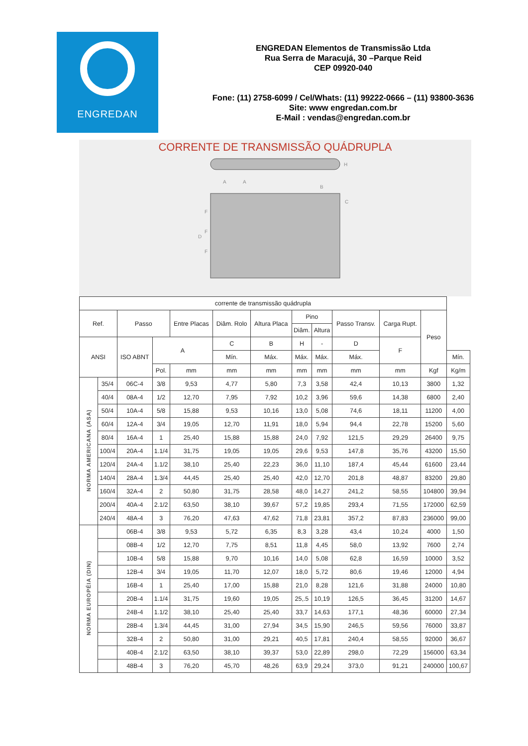ENGREDAN
ENGREDAN Elementos de Transmissão Ltda
Rua Serra de Maracujá, 30 –Parque Reid
CEP 09920-040
Fone: (11) 2758-6099 / Cel/Whats: (11) 99222-0666 – (11) 93800-3636
Site: www engredan.com.br
E-Mail : vendas@engredan.com.br
CORRENTE DE TRANSMISSÃO QUÁDRUPLA
A
A
B
C
D
F
F
F
H
| corrente de transmissão quádrupla | | | | | | | | | | | | |
| --- | --- | --- | --- | --- | --- | --- | --- | --- | --- | --- | --- | --- |
| Ref. | | Passo | | Entre Placas | Diâm. Rolo | Altura Placa | Pino | | Passo Transv. | Carga Rupt. | Peso | |
| | | | | | | | Diâm. | Altura | | | | |
| ANSI | | ISO ABNT | A | | C | B | H | - | D | F | | |
| | | | | | Mín. | Máx. | Máx. | Máx. | Máx. | | | Mín. |
| | | | Pol. | mm | mm | mm | mm | mm | mm | mm | Kgf | Kg/m |
| NORMA AMERICANA (ASA) | 35/4 | 06C-4 | 3/8 | 9,53 | 4,77 | 5,80 | 7,3 | 3,58 | 42,4 | 10,13 | 3800 | 1,32 |
| | 40/4 | 08A-4 | 1/2 | 12,70 | 7,95 | 7,92 | 10,2 | 3,96 | 59,6 | 14,38 | 6800 | 2,40 |
| | 50/4 | 10A-4 | 5/8 | 15,88 | 9,53 | 10,16 | 13,0 | 5,08 | 74,6 | 18,11 | 11200 | 4,00 |
| | 60/4 | 12A-4 | 3/4 | 19,05 | 12,70 | 11,91 | 18,0 | 5,94 | 94,4 | 22,78 | 15200 | 5,60 |
| | 80/4 | 16A-4 | 1 | 25,40 | 15,88 | 15,88 | 24,0 | 7,92 | 121,5 | 29,29 | 26400 | 9,75 |
| | 100/4 | 20A-4 | 1.1/4 | 31,75 | 19,05 | 19,05 | 29,6 | 9,53 | 147,8 | 35,76 | 43200 | 15,50 |
| | 120/4 | 24A-4 | 1.1/2 | 38,10 | 25,40 | 22,23 | 36,0 | 11,10 | 187,4 | 45,44 | 61600 | 23,44 |
| | 140/4 | 28A-4 | 1.3/4 | 44,45 | 25,40 | 25,40 | 42,0 | 12,70 | 201,8 | 48,87 | 83200 | 29,80 |
| | 160/4 | 32A-4 | 2 | 50,80 | 31,75 | 28,58 | 48,0 | 14,27 | 241,2 | 58,55 | 104800 | 39,94 |
| | 200/4 | 40A-4 | 2.1/2 | 63,50 | 38,10 | 39,67 | 57,2 | 19,85 | 293,4 | 71,55 | 172000 | 62,59 |
| | 240/4 | 48A-4 | 3 | 76,20 | 47,63 | 47,62 | 71,8 | 23,81 | 357,2 | 87,83 | 236000 | 99,00 |
| NORMA EUROPÉIA (DIN) | | 06B-4 | 3/8 | 9,53 | 5,72 | 6,35 | 8,3 | 3,28 | 43,4 | 10,24 | 4000 | 1,50 |
| | | 08B-4 | 1/2 | 12,70 | 7,75 | 8,51 | 11,8 | 4,45 | 58,0 | 13,92 | 7600 | 2,74 |
| | | 10B-4 | 5/8 | 15,88 | 9,70 | 10,16 | 14,0 | 5,08 | 62,8 | 16,59 | 10000 | 3,52 |
| | | 12B-4 | 3/4 | 19,05 | 11,70 | 12,07 | 18,0 | 5,72 | 80,6 | 19,46 | 12000 | 4,94 |
| | | 16B-4 | 1 | 25,40 | 17,00 | 15,88 | 21,0 | 8,28 | 121,6 | 31,88 | 24000 | 10,80 |
| | | 20B-4 | 1.1/4 | 31,75 | 19,60 | 19,05 | 25,.5 | 10,19 | 126,5 | 36,45 | 31200 | 14,67 |
| | | 24B-4 | 1.1/2 | 38,10 | 25,40 | 25,40 | 33,7 | 14,63 | 177,1 | 48,36 | 60000 | 27,34 |
| | | 28B-4 | 1.3/4 | 44,45 | 31,00 | 27,94 | 34,5 | 15,90 | 246,5 | 59,56 | 76000 | 33,87 |
| | | 32B-4 | 2 | 50,80 | 31,00 | 29,21 | 40,5 | 17,81 | 240,4 | 58,55 | 92000 | 36,67 |
| | | 40B-4 | 2.1/2 | 63,50 | 38,10 | 39,37 | 53,0 | 22,89 | 298,0 | 72,29 | 156000 | 63,34 |
| | | 48B-4 | 3 | 76,20 | 45,70 | 48,26 | 63,9 | 29,24 | 373,0 | 91,21 | 240000 | 100,67 |